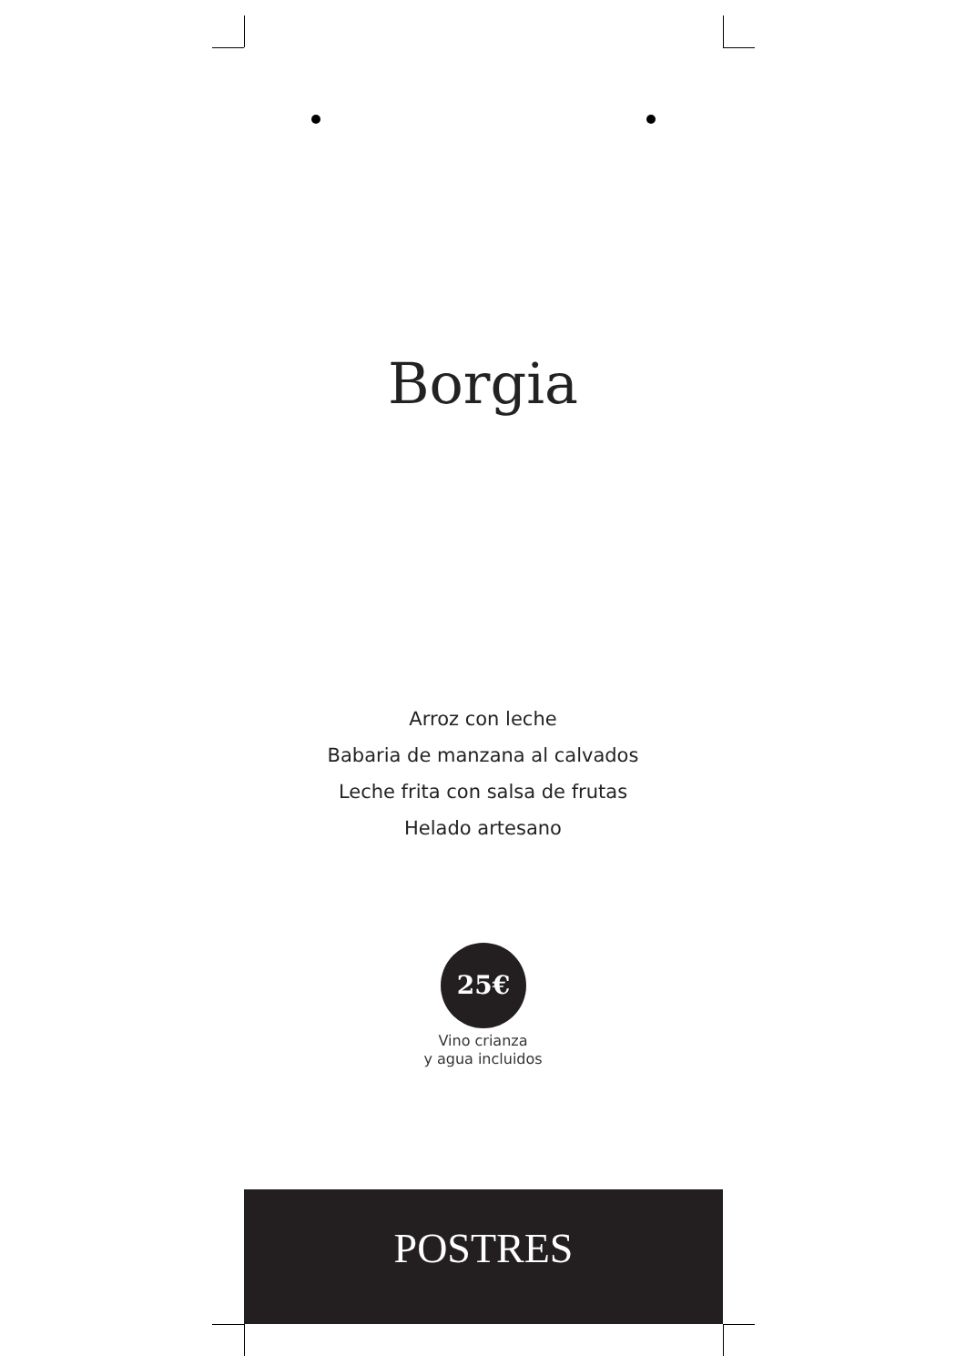Borgia
Arroz con leche
Babaria de manzana al calvados
Leche frita con salsa de frutas
Helado artesano
25€
Vino crianza
y agua incluidos
POSTRES